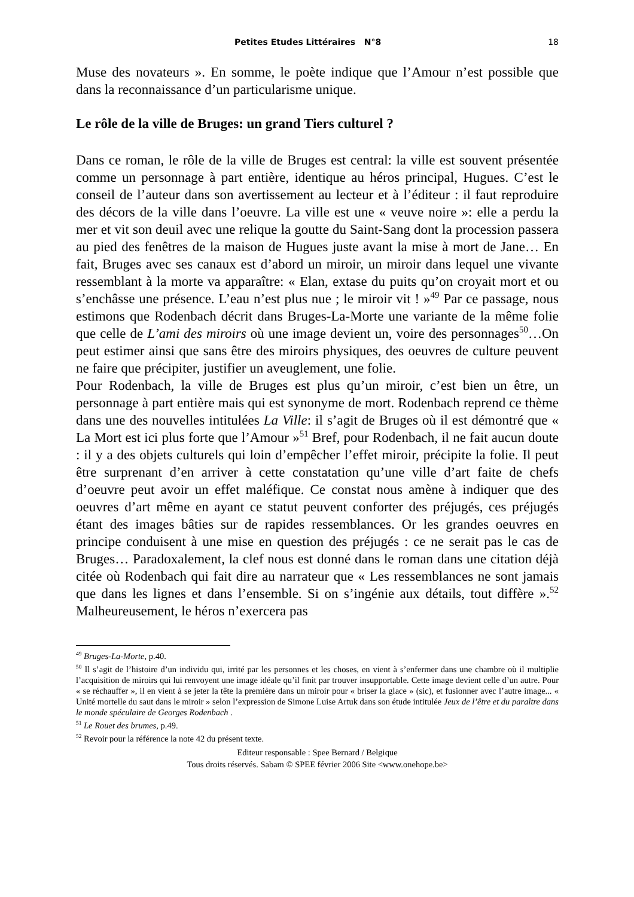Petites Etudes Littéraires N°8 18
Muse des novateurs ». En somme, le poète indique que l’Amour n’est possible que dans la reconnaissance d’un particularisme unique.
Le rôle de la ville de Bruges: un grand Tiers culturel ?
Dans ce roman, le rôle de la ville de Bruges est central: la ville est souvent présentée comme un personnage à part entière, identique au héros principal, Hugues. C’est le conseil de l’auteur dans son avertissement au lecteur et à l’éditeur : il faut reproduire des décors de la ville dans l’oeuvre. La ville est une « veuve noire »: elle a perdu la mer et vit son deuil avec une relique la goutte du Saint-Sang dont la procession passera au pied des fenêtres de la maison de Hugues juste avant la mise à mort de Jane… En fait, Bruges avec ses canaux est d’abord un miroir, un miroir dans lequel une vivante ressemblant à la morte va apparaître: « Elan, extase du puits qu’on croyait mort et ou s’enchâsse une présence. L’eau n’est plus nue ; le miroir vit ! »<sup>49</sup> Par ce passage, nous estimons que Rodenbach décrit dans Bruges-La-Morte une variante de la même folie que celle de L’ami des miroirs où une image devient un, voire des personnages<sup>50</sup>…On peut estimer ainsi que sans être des miroirs physiques, des oeuvres de culture peuvent ne faire que précipiter, justifier un aveuglement, une folie.
Pour Rodenbach, la ville de Bruges est plus qu’un miroir, c’est bien un être, un personnage à part entière mais qui est synonyme de mort. Rodenbach reprend ce thème dans une des nouvelles intitulées La Ville: il s’agit de Bruges où il est démontré que « La Mort est ici plus forte que l’Amour »<sup>51</sup> Bref, pour Rodenbach, il ne fait aucun doute : il y a des objets culturels qui loin d’empêcher l’effet miroir, précipite la folie. Il peut être surprenant d’en arriver à cette constatation qu’une ville d’art faite de chefs d’oeuvre peut avoir un effet maléfique. Ce constat nous amène à indiquer que des oeuvres d’art même en ayant ce statut peuvent conforter des préjugés, ces préjugés étant des images bâties sur de rapides ressemblances. Or les grandes oeuvres en principe conduisent à une mise en question des préjugés : ce ne serait pas le cas de Bruges… Paradoxalement, la clef nous est donné dans le roman dans une citation déjà citée où Rodenbach qui fait dire au narrateur que « Les ressemblances ne sont jamais que dans les lignes et dans l’ensemble. Si on s’ingénie aux détails, tout diffère ».<sup>52</sup> Malheureusement, le héros n’exercera pas
<sup>49</sup> Bruges-La-Morte, p.40.
<sup>50</sup> Il s’agit de l’histoire d’un individu qui, irrité par les personnes et les choses, en vient à s’enfermer dans une chambre où il multiplie l’acquisition de miroirs qui lui renvoyent une image idéale qu’il finit par trouver insupportable. Cette image devient celle d’un autre. Pour « se réchauffer », il en vient à se jeter la tête la première dans un miroir pour « briser la glace » (sic), et fusionner avec l’autre image... « Unité mortelle du saut dans le miroir » selon l’expression de Simone Luise Artuk dans son étude intitulée Jeux de l’être et du paraître dans le monde spéculaire de Georges Rodenbach .
<sup>51</sup> Le Rouet des brumes, p.49.
<sup>52</sup> Revoir pour la référence la note 42 du présent texte.
Editeur responsable : Spee Bernard / Belgique
Tous droits réservés. Sabam © SPEE février 2006 Site <www.onehope.be>